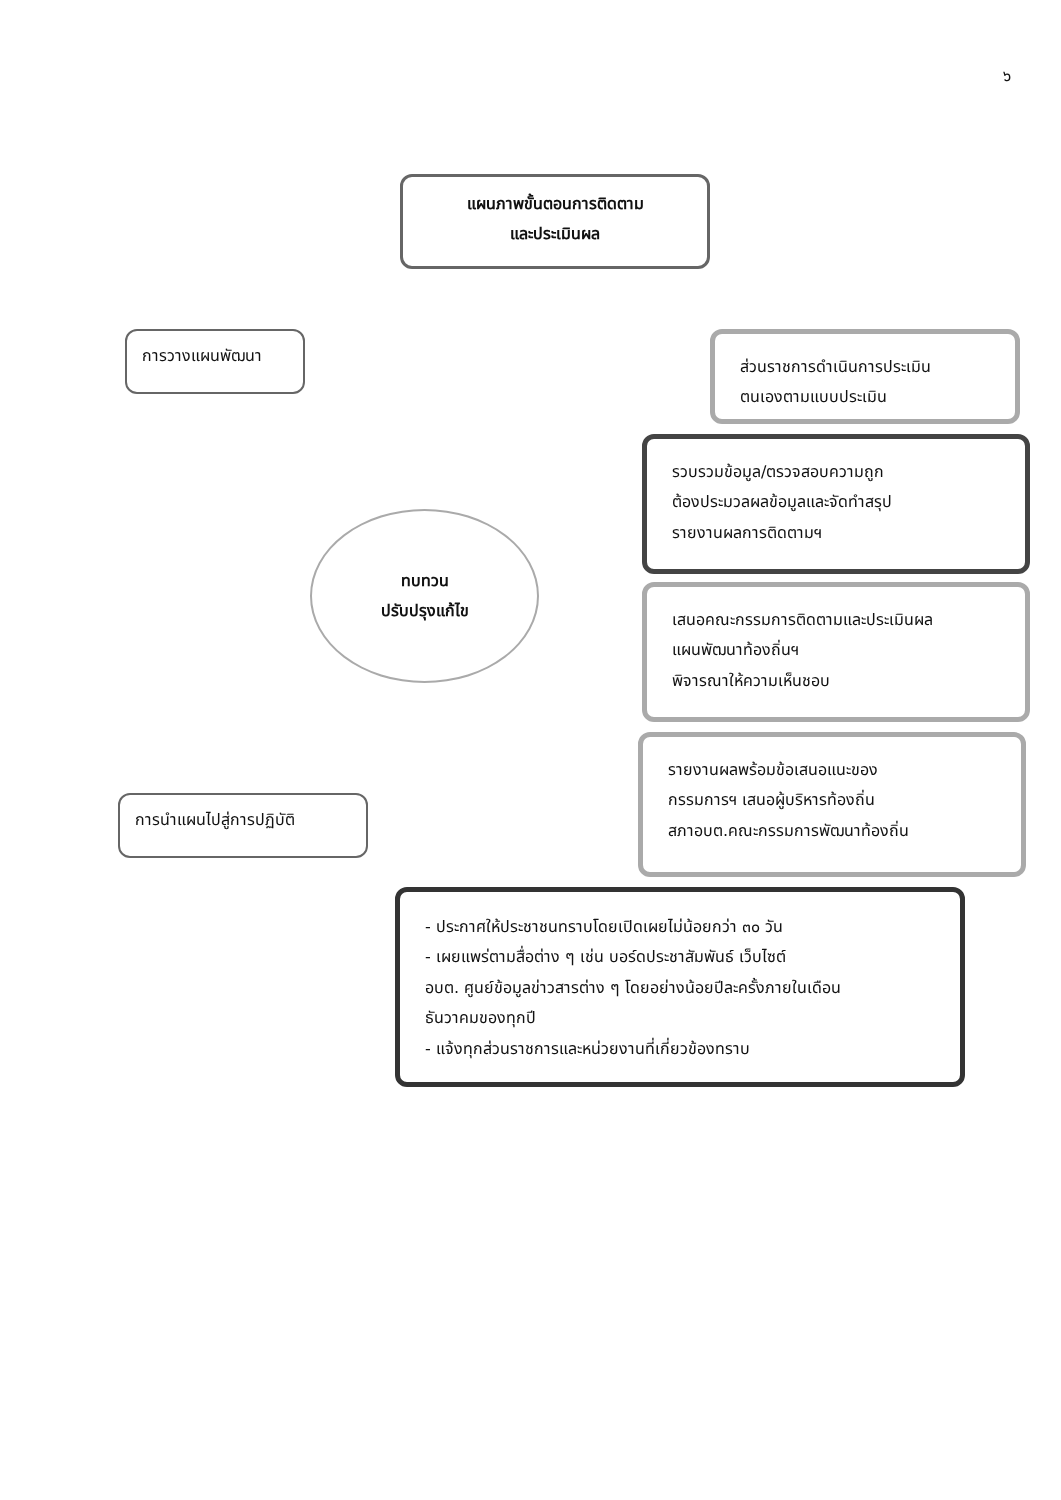๖
แผนภาพขั้นตอนการติดตาม
และประเมินผล
การวางแผนพัฒนา
ทบทวน
ปรับปรุงแก้ไข
การนำแผนไปสู่การปฏิบัติ
ส่วนราชการดำเนินการประเมิน
ตนเองตามแบบประเมิน
รวบรวมข้อมูล/ตรวจสอบความถูก
ต้องประมวลผลข้อมูลและจัดทำสรุป
รายงานผลการติดตามฯ
เสนอคณะกรรมการติดตามและประเมินผล
แผนพัฒนาท้องถิ่นฯ
พิจารณาให้ความเห็นชอบ
รายงานผลพร้อมข้อเสนอแนะของ
กรรมการฯ เสนอผู้บริหารท้องถิ่น
สภาอบต.คณะกรรมการพัฒนาท้องถิ่น
- ประกาศให้ประชาชนทราบโดยเปิดเผยไม่น้อยกว่า ๓๐ วัน
- เผยแพร่ตามสื่อต่าง ๆ เช่น บอร์ดประชาสัมพันธ์ เว็บไซต์
อบต. ศูนย์ข้อมูลข่าวสารต่าง ๆ โดยอย่างน้อยปีละครั้งภายในเดือน
ธันวาคมของทุกปี
- แจ้งทุกส่วนราชการและหน่วยงานที่เกี่ยวข้องทราบ